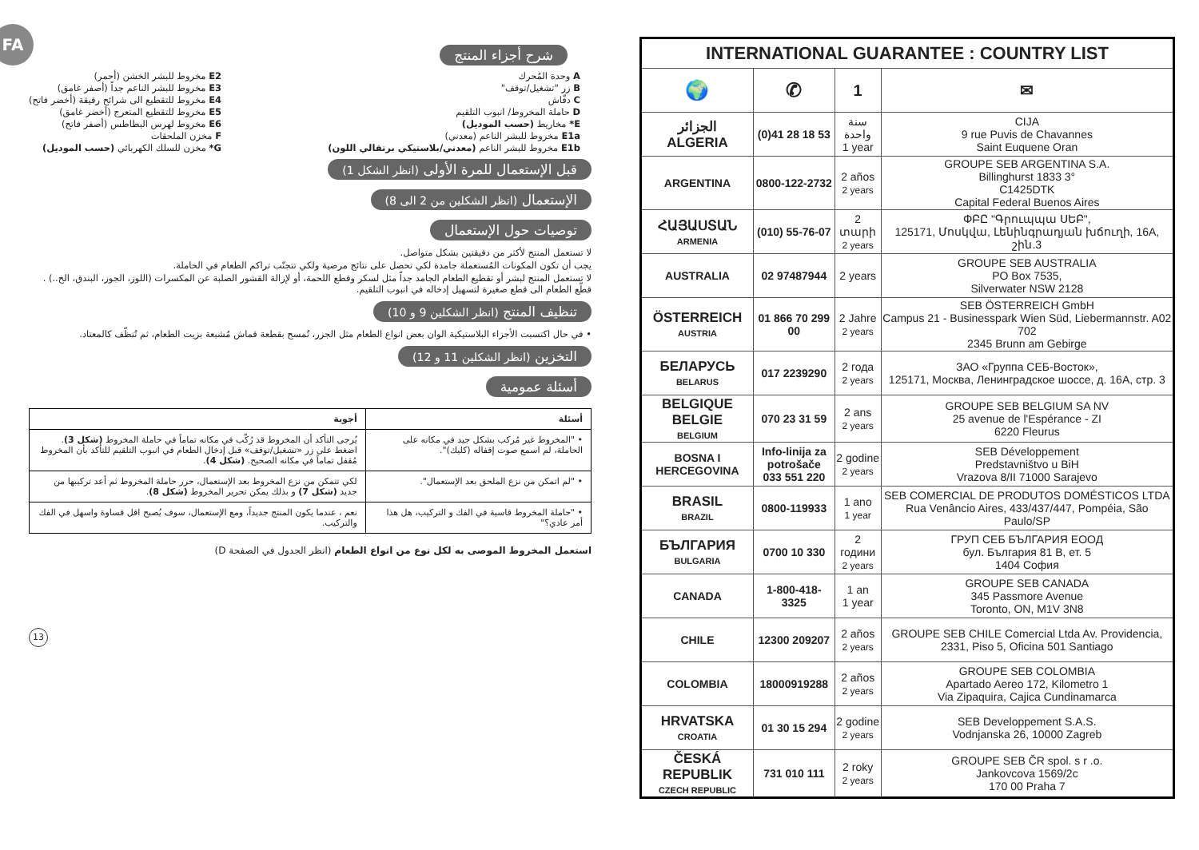FA
شرح أجزاء المنتج
A وحدة المُحرك
B زر "تشغيل/توقف"
C دفّاش
D حاملة المخروط/ انبوب التلقيم
E* مخاريط (حسب الموديل)
E1a مخروط للبشر الناعم (معدني)
E1b مخروط للبشر الناعم (معدني/بلاستيكي برتقالي اللون)
E2 مخروط للبشر الخشن (أحمر)
E3 مخروط للبشر الناعم جداً (أصفر غامق)
E4 مخروط للتقطيع الى شرائح رقيقة (أخضر فاتح)
E5 مخروط للتقطيع المتعرج (أخضر غامق)
E6 مخروط لهرس البطاطس (أصفر فاتح)
F مخزن الملحقات
G* مخزن للسلك الكهربائي (حسب الموديل)
قبل الإستعمال للمرة الأولى (انظر الشكل 1)
الإستعمال (انظر الشكلين من 2 الى 8)
توصيات حول الإستعمال
لا تستعمل المنتج لأكثر من دقيقتين بشكل متواصل.
يجب أن تكون المكونات المُستعملة جامدة لكي تحصل على نتائج مرضية ولكي تتجنّب تراكم الطعام في الحاملة.
لا تستعمل المنتج لبشر أو تقطيع الطعام الجامد جداً مثل لسكر وقطع اللحمة، أو لإزالة القشور الصلبة عن المكسرات (اللوز، الجوز، البندق، الخ..) . قطّع الطعام الى قطع صغيرة لتسهيل إدخاله في انبوب التلقيم.
تنظيف المنتج (انظر الشكلين 9 و 10)
• في حال اكتسبت الأجزاء البلاستيكية الوان بعض انواع الطعام مثل الجزر، تُمسح بقطعة قماش مُشبعة بزيت الطعام، ثم تُنظّف كالمعتاد.
التخزين (انظر الشكلين 11 و 12)
أسئلة عمومية
| أسئلة | أجوبة |
| --- | --- |
| • "المخروط غير مُركب بشكل جيد في مكانه على الحاملة، لم اسمع صوت إقفاله (كليك)". | يُرجى التأكد أن المخروط قد رُكّب في مكانه تماماً في حاملة المخروط (شكل 3) . اضغط على زر «تشغيل/توقف» قبل إدخال الطعام في انبوب التلقيم للتأكد بأن المخروط مُقفل تماماً في مكانه الصحيح. (شكل 4) . |
| • "لم اتمكن من نزع الملحق بعد الإستعمال". | لكي تتمكن من نزع المخروط بعد الإستعمال، حرر حاملة المخروط ثم أعد تركيبها من جديد (شكل 7) و بذلك يمكن تحرير المخروط (شكل 8) . |
| • "حاملة المخروط قاسية في الفك و التركيب، هل هذا أمر عادي؟" | نعم ، عندما يكون المنتج جديداً، ومع الإستعمال، سوف يُصبح اقل قساوة واسهل في الفك والتركيب. |
استعمل المخروط الموصى به لكل نوع من انواع الطعام (انظر الجدول في الصفحة D)
13
| INTERNATIONAL GUARANTEE : COUNTRY LIST | | | |
| --- | --- | --- | --- |
| 🌍 | ✆ | 1 | ✉ |
| الجزائر ALGERIA | (0)41 28 18 53 | سنة واحدة 1 year | CIJA 9 rue Puvis de Chavannes Saint Euquene Oran |
| ARGENTINA | 0800-122-2732 | 2 años 2 years | GROUPE SEB ARGENTINA S.A. Billinghurst 1833 3° C1425DTK Capital Federal Buenos Aires |
| ՀԱՅԱՍՏԱՆ ARMENIA | (010) 55-76-07 | 2 տարի 2 years | ՓԲԸ "Գրուպպա ՍԵԲ", 125171, Մոսկվա, Լենինգրադյան խճուղի, 16A, շին.3 |
| AUSTRALIA | 02 97487944 | 2 years | GROUPE SEB AUSTRALIA PO Box 7535, Silverwater NSW 2128 |
| ÖSTERREICH AUSTRIA | 01 866 70 299 00 | 2 Jahre 2 years | SEB ÖSTERREICH GmbH Campus 21 - Businesspark Wien Süd, Liebermannstr. A02 702 2345 Brunn am Gebirge |
| БЕЛАРУСЬ BELARUS | 017 2239290 | 2 года 2 years | ЗАО «Группа СЕБ-Восток», 125171, Москва, Ленинградское шоссе, д. 16А, стр. 3 |
| BELGIQUE BELGIE BELGIUM | 070 23 31 59 | 2 ans 2 years | GROUPE SEB BELGIUM SA NV 25 avenue de l'Espérance - ZI 6220 Fleurus |
| BOSNA I HERCEGOVINA | Info-linija za potrošače 033 551 220 | 2 godine 2 years | SEB Développement Predstavništvo u BiH Vrazova 8/II 71000 Sarajevo |
| BRASIL BRAZIL | 0800-119933 | 1 ano 1 year | SEB COMERCIAL DE PRODUTOS DOMÉSTICOS LTDA Rua Venâncio Aires, 433/437/447, Pompéia, São Paulo/SP |
| БЪЛГАРИЯ BULGARIA | 0700 10 330 | 2 години 2 years | ГРУП СЕБ БЪЛГАРИЯ ЕООД бул. България 81 В, ет. 5 1404 София |
| CANADA | 1-800-418-3325 | 1 an 1 year | GROUPE SEB CANADA 345 Passmore Avenue Toronto, ON, M1V 3N8 |
| CHILE | 12300 209207 | 2 años 2 years | GROUPE SEB CHILE Comercial Ltda Av. Providencia, 2331, Piso 5, Oficina 501 Santiago |
| COLOMBIA | 18000919288 | 2 años 2 years | GROUPE SEB COLOMBIA Apartado Aereo 172, Kilometro 1 Via Zipaquira, Cajica Cundinamarca |
| HRVATSKA CROATIA | 01 30 15 294 | 2 godine 2 years | SEB Developpement S.A.S. Vodnjanska 26, 10000 Zagreb |
| ČESKÁ REPUBLIK CZECH REPUBLIC | 731 010 111 | 2 roky 2 years | GROUPE SEB ČR spol. s r .o. Jankovcova 1569/2c 170 00 Praha 7 |